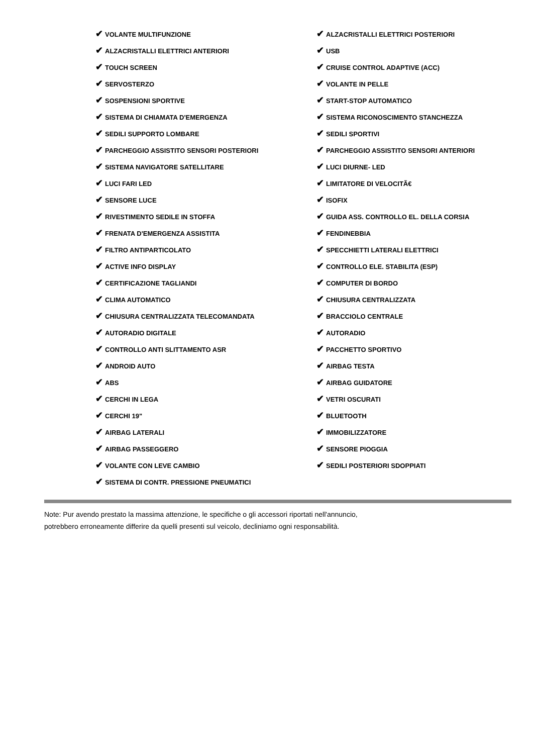| ✔ VOLANTE MULTIFUNZIONE | ✔ ALZACRISTALLI ELETTRICI POSTERIORI |
| ✔ ALZACRISTALLI ELETTRICI ANTERIORI | ✔ USB |
| ✔ TOUCH SCREEN | ✔ CRUISE CONTROL ADAPTIVE (ACC) |
| ✔ SERVOSTERZO | ✔ VOLANTE IN PELLE |
| ✔ SOSPENSIONI SPORTIVE | ✔ START-STOP AUTOMATICO |
| ✔ SISTEMA DI CHIAMATA D'EMERGENZA | ✔ SISTEMA RICONOSCIMENTO STANCHEZZA |
| ✔ SEDILI SUPPORTO LOMBARE | ✔ SEDILI SPORTIVI |
| ✔ PARCHEGGIO ASSISTITO SENSORI POSTERIORI | ✔ PARCHEGGIO ASSISTITO SENSORI ANTERIORI |
| ✔ SISTEMA NAVIGATORE SATELLITARE | ✔ LUCI DIURNE- LED |
| ✔ LUCI FARI LED | ✔ LIMITATORE DI VELOCITÃ€ |
| ✔ SENSORE LUCE | ✔ ISOFIX |
| ✔ RIVESTIMENTO SEDILE IN STOFFA | ✔ GUIDA ASS. CONTROLLO EL. DELLA CORSIA |
| ✔ FRENATA D'EMERGENZA ASSISTITA | ✔ FENDINEBBIA |
| ✔ FILTRO ANTIPARTICOLATO | ✔ SPECCHIETTI LATERALI ELETTRICI |
| ✔ ACTIVE INFO DISPLAY | ✔ CONTROLLO ELE. STABILITA (ESP) |
| ✔ CERTIFICAZIONE TAGLIANDI | ✔ COMPUTER DI BORDO |
| ✔ CLIMA AUTOMATICO | ✔ CHIUSURA CENTRALIZZATA |
| ✔ CHIUSURA CENTRALIZZATA TELECOMANDATA | ✔ BRACCIOLO CENTRALE |
| ✔ AUTORADIO DIGITALE | ✔ AUTORADIO |
| ✔ CONTROLLO ANTI SLITTAMENTO ASR | ✔ PACCHETTO SPORTIVO |
| ✔ ANDROID AUTO | ✔ AIRBAG TESTA |
| ✔ ABS | ✔ AIRBAG GUIDATORE |
| ✔ CERCHI IN LEGA | ✔ VETRI OSCURATI |
| ✔ CERCHI 19" | ✔ BLUETOOTH |
| ✔ AIRBAG LATERALI | ✔ IMMOBILIZZATORE |
| ✔ AIRBAG PASSEGGERO | ✔ SENSORE PIOGGIA |
| ✔ VOLANTE CON LEVE CAMBIO | ✔ SEDILI POSTERIORI SDOPPIATI |
| ✔ SISTEMA DI CONTR. PRESSIONE PNEUMATICI | |
Note: Pur avendo prestato la massima attenzione, le specifiche o gli accessori riportati nell'annuncio,
potrebbero erroneamente differire da quelli presenti sul veicolo, decliniamo ogni responsabilità.